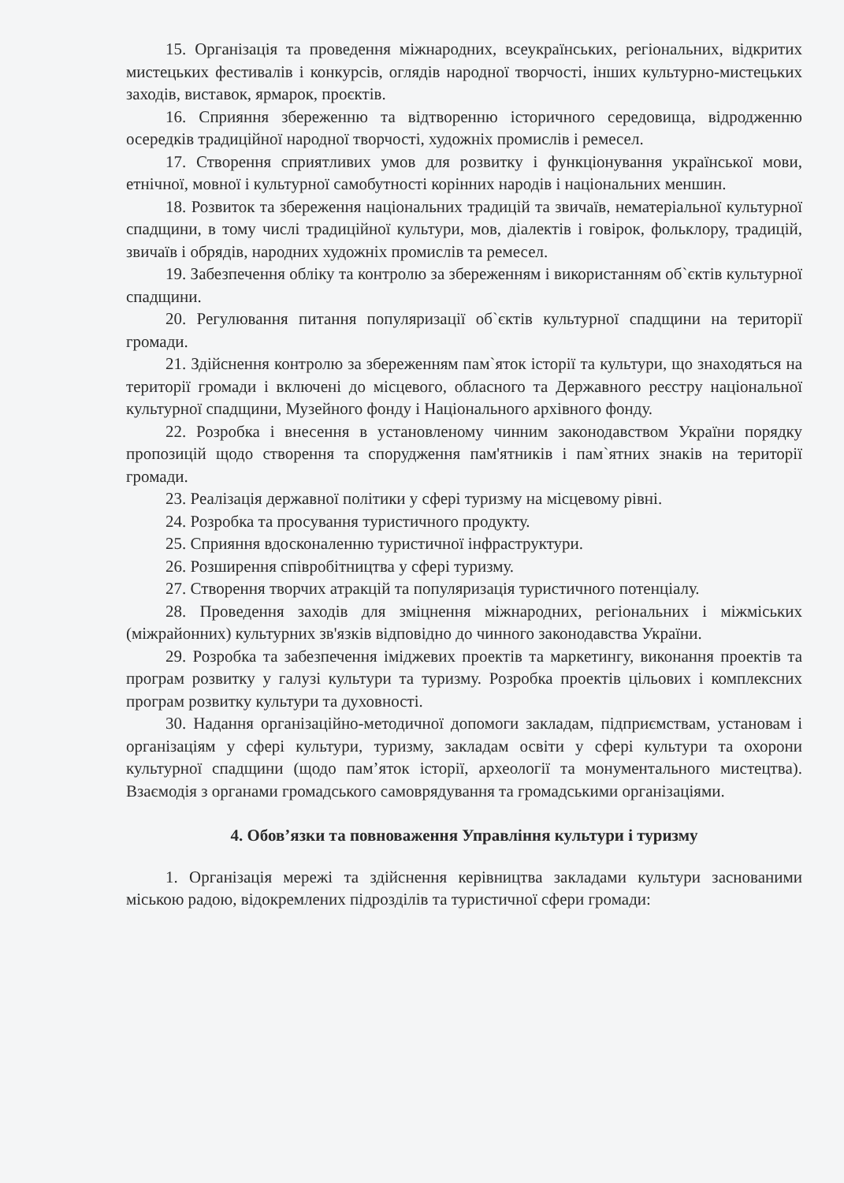15. Організація та проведення міжнародних, всеукраїнських, регіональних, відкритих мистецьких фестивалів і конкурсів, оглядів народної творчості, інших культурно-мистецьких заходів, виставок, ярмарок, проєктів.
16. Сприяння збереженню та відтворенню історичного середовища, відродженню осередків традиційної народної творчості, художніх промислів і ремесел.
17. Створення сприятливих умов для розвитку і функціонування української мови, етнічної, мовної і культурної самобутності корінних народів і національних меншин.
18. Розвиток та збереження національних традицій та звичаїв, нематеріальної культурної спадщини, в тому числі традиційної культури, мов, діалектів і говірок, фольклору, традицій, звичаїв і обрядів, народних художніх промислів та ремесел.
19. Забезпечення обліку та контролю за збереженням і використанням об`єктів культурної спадщини.
20. Регулювання питання популяризації об`єктів культурної спадщини на території громади.
21. Здійснення контролю за збереженням пам`яток історії та культури, що знаходяться на території громади і включені до місцевого, обласного та Державного реєстру національної культурної спадщини, Музейного фонду і Національного архівного фонду.
22. Розробка і внесення в установленому чинним законодавством України порядку пропозицій щодо створення та спорудження пам'ятників і пам`ятних знаків на території громади.
23. Реалізація державної політики у сфері туризму на місцевому рівні.
24. Розробка та просування туристичного продукту.
25. Сприяння вдосконаленню туристичної інфраструктури.
26. Розширення співробітництва у сфері туризму.
27. Створення творчих атракцій та популяризація туристичного потенціалу.
28. Проведення заходів для зміцнення міжнародних, регіональних і міжміських (міжрайонних) культурних зв'язків відповідно до чинного законодавства України.
29. Розробка та забезпечення іміджевих проектів та маркетингу, виконання проектів та програм розвитку у галузі культури та туризму. Розробка проектів цільових і комплексних програм розвитку культури та духовності.
30. Надання організаційно-методичної допомоги закладам, підприємствам, установам і організаціям у сфері культури, туризму, закладам освіти у сфері культури та охорони культурної спадщини (щодо пам’яток історії, археології та монументального мистецтва). Взаємодія з органами громадського самоврядування та громадськими організаціями.
4. Обов’язки та повноваження Управління культури і туризму
1. Організація мережі та здійснення керівництва закладами культури заснованими міською радою, відокремлених підрозділів та туристичної сфери громади: